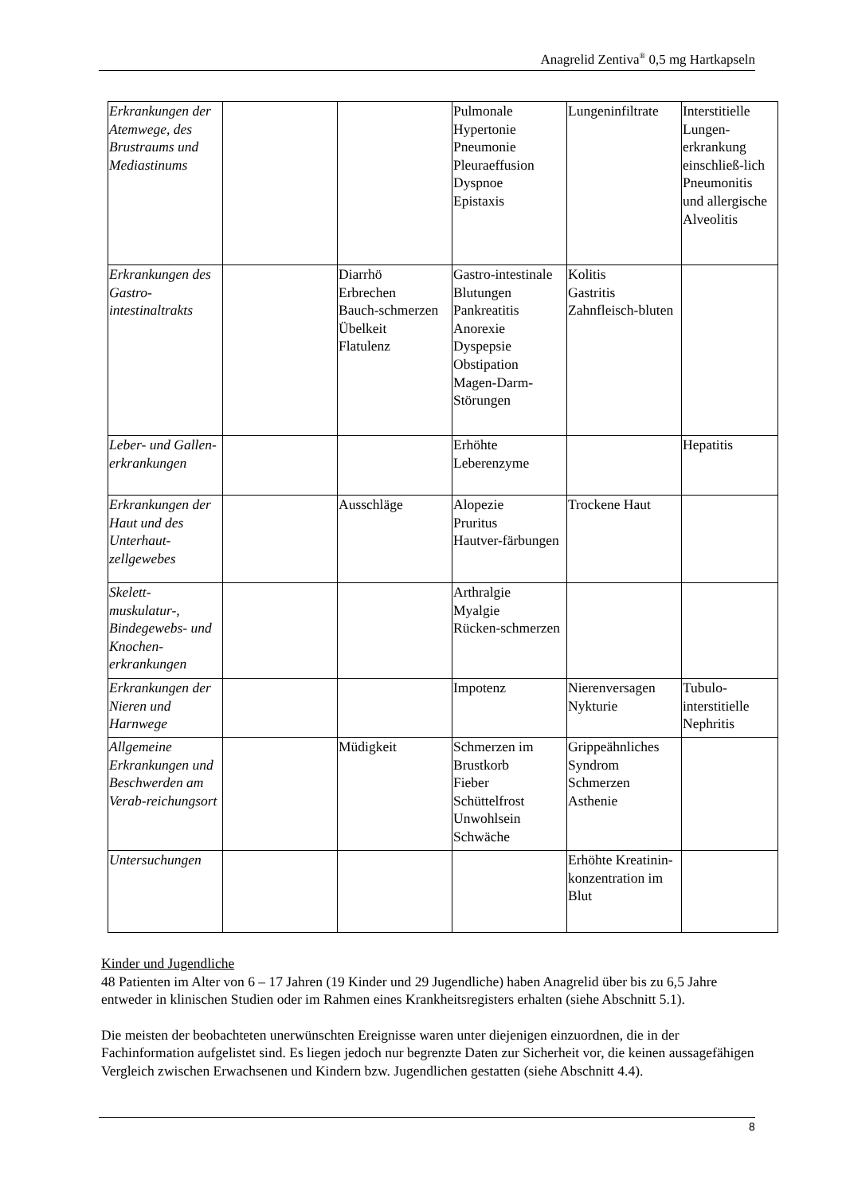Anagrelid Zentiva<sup>®</sup> 0,5 mg Hartkapseln
| Erkrankungen der Atemwege, des Brustraums und Mediastinums | | | Pulmonale Hypertonie Pneumonie Pleuraeffusion Dyspnoe Epistaxis | Lungeninfiltrate | Interstitielle Lungen-erkrankung einschließ-lich Pneumonitis und allergische Alveolitis |
| Erkrankungen des Gastro-intestinaltrakts | | Diarrhö Erbrechen Bauch-schmerzen Übelkeit Flatulenz | Gastro-intestinale Blutungen Pankreatitis Anorexie Dyspepsie Obstipation Magen-Darm-Störungen | Kolitis Gastritis Zahnfleisch-bluten | |
| Leber- und Gallen-erkrankungen | | | Erhöhte Leberenzyme | | Hepatitis |
| Erkrankungen der Haut und des Unterhaut-zellgewebes | | Ausschläge | Alopezie Pruritus Hautver-färbungen | Trockene Haut | |
| Skelett-muskulatur-, Bindegewebs- und Knochen-erkrankungen | | | Arthralgie Myalgie Rücken-schmerzen | | |
| Erkrankungen der Nieren und Harnwege | | | Impotenz | Nierenversagen Nykturie | Tubulo-interstitielle Nephritis |
| Allgemeine Erkrankungen und Beschwerden am Verab-reichungsort | | Müdigkeit | Schmerzen im Brustkorb Fieber Schüttelfrost Unwohlsein Schwäche | Grippeähnliches Syndrom Schmerzen Asthenie | |
| Untersuchungen | | | | Erhöhte Kreatinin-konzentration im Blut | |
Kinder und Jugendliche
48 Patienten im Alter von 6 – 17 Jahren (19 Kinder und 29 Jugendliche) haben Anagrelid über bis zu 6,5 Jahre entweder in klinischen Studien oder im Rahmen eines Krankheitsregisters erhalten (siehe Abschnitt 5.1).
Die meisten der beobachteten unerwünschten Ereignisse waren unter diejenigen einzuordnen, die in der Fachinformation aufgelistet sind. Es liegen jedoch nur begrenzte Daten zur Sicherheit vor, die keinen aussagefähigen Vergleich zwischen Erwachsenen und Kindern bzw. Jugendlichen gestatten (siehe Abschnitt 4.4).
8